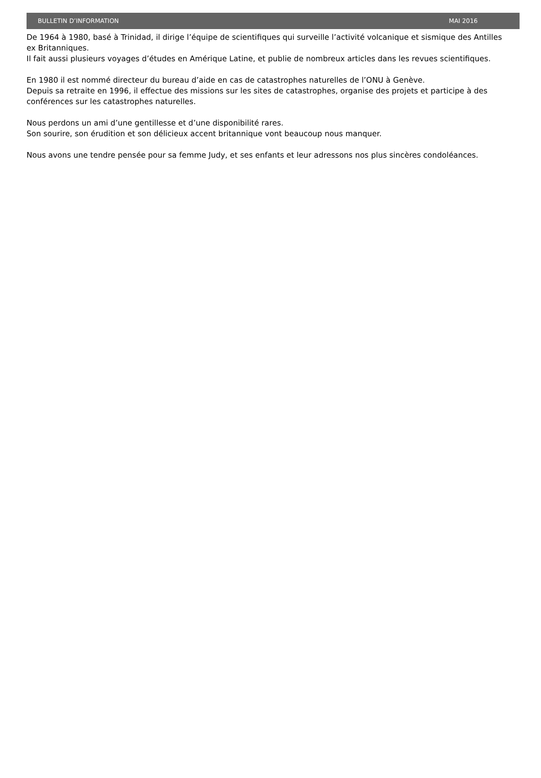BULLETIN D’INFORMATION MAI 2016
De 1964 à 1980, basé à Trinidad, il dirige l’équipe de scientifiques qui surveille l’activité volcanique et sismique des Antilles ex Britanniques.
Il fait aussi plusieurs voyages d’études en Amérique Latine, et publie de nombreux articles dans les revues scientifiques.
En 1980 il est nommé directeur du bureau d’aide en cas de catastrophes naturelles de l’ONU à Genève.
Depuis sa retraite en 1996, il effectue des missions sur les sites de catastrophes, organise des projets et participe à des conférences sur les catastrophes naturelles.
Nous perdons un ami d’une gentillesse et d’une disponibilité rares.
Son sourire, son érudition et son délicieux accent britannique vont beaucoup nous manquer.
Nous avons une tendre pensée pour sa femme Judy, et ses enfants et leur adressons nos plus sincères condoléances.